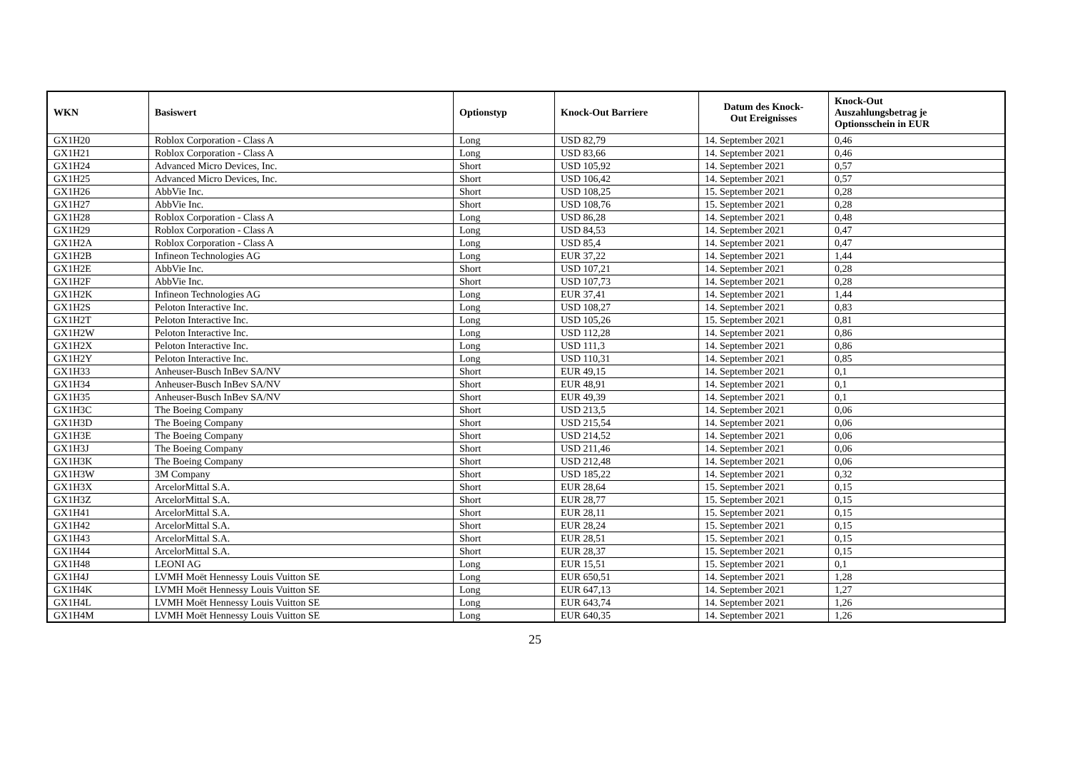| WKN | Basiswert | Optionstyp | Knock-Out Barriere | Datum des Knock- Out Ereignisses | Knock-Out Auszahlungsbetrag je Optionsschein in EUR |
| --- | --- | --- | --- | --- | --- |
| GX1H20 | Roblox Corporation - Class A | Long | USD 82,79 | 14. September 2021 | 0,46 |
| GX1H21 | Roblox Corporation - Class A | Long | USD 83,66 | 14. September 2021 | 0,46 |
| GX1H24 | Advanced Micro Devices, Inc. | Short | USD 105,92 | 14. September 2021 | 0,57 |
| GX1H25 | Advanced Micro Devices, Inc. | Short | USD 106,42 | 14. September 2021 | 0,57 |
| GX1H26 | AbbVie Inc. | Short | USD 108,25 | 15. September 2021 | 0,28 |
| GX1H27 | AbbVie Inc. | Short | USD 108,76 | 15. September 2021 | 0,28 |
| GX1H28 | Roblox Corporation - Class A | Long | USD 86,28 | 14. September 2021 | 0,48 |
| GX1H29 | Roblox Corporation - Class A | Long | USD 84,53 | 14. September 2021 | 0,47 |
| GX1H2A | Roblox Corporation - Class A | Long | USD 85,4 | 14. September 2021 | 0,47 |
| GX1H2B | Infineon Technologies AG | Long | EUR 37,22 | 14. September 2021 | 1,44 |
| GX1H2E | AbbVie Inc. | Short | USD 107,21 | 14. September 2021 | 0,28 |
| GX1H2F | AbbVie Inc. | Short | USD 107,73 | 14. September 2021 | 0,28 |
| GX1H2K | Infineon Technologies AG | Long | EUR 37,41 | 14. September 2021 | 1,44 |
| GX1H2S | Peloton Interactive Inc. | Long | USD 108,27 | 14. September 2021 | 0,83 |
| GX1H2T | Peloton Interactive Inc. | Long | USD 105,26 | 15. September 2021 | 0,81 |
| GX1H2W | Peloton Interactive Inc. | Long | USD 112,28 | 14. September 2021 | 0,86 |
| GX1H2X | Peloton Interactive Inc. | Long | USD 111,3 | 14. September 2021 | 0,86 |
| GX1H2Y | Peloton Interactive Inc. | Long | USD 110,31 | 14. September 2021 | 0,85 |
| GX1H33 | Anheuser-Busch InBev SA/NV | Short | EUR 49,15 | 14. September 2021 | 0,1 |
| GX1H34 | Anheuser-Busch InBev SA/NV | Short | EUR 48,91 | 14. September 2021 | 0,1 |
| GX1H35 | Anheuser-Busch InBev SA/NV | Short | EUR 49,39 | 14. September 2021 | 0,1 |
| GX1H3C | The Boeing Company | Short | USD 213,5 | 14. September 2021 | 0,06 |
| GX1H3D | The Boeing Company | Short | USD 215,54 | 14. September 2021 | 0,06 |
| GX1H3E | The Boeing Company | Short | USD 214,52 | 14. September 2021 | 0,06 |
| GX1H3J | The Boeing Company | Short | USD 211,46 | 14. September 2021 | 0,06 |
| GX1H3K | The Boeing Company | Short | USD 212,48 | 14. September 2021 | 0,06 |
| GX1H3W | 3M Company | Short | USD 185,22 | 14. September 2021 | 0,32 |
| GX1H3X | ArcelorMittal S.A. | Short | EUR 28,64 | 15. September 2021 | 0,15 |
| GX1H3Z | ArcelorMittal S.A. | Short | EUR 28,77 | 15. September 2021 | 0,15 |
| GX1H41 | ArcelorMittal S.A. | Short | EUR 28,11 | 15. September 2021 | 0,15 |
| GX1H42 | ArcelorMittal S.A. | Short | EUR 28,24 | 15. September 2021 | 0,15 |
| GX1H43 | ArcelorMittal S.A. | Short | EUR 28,51 | 15. September 2021 | 0,15 |
| GX1H44 | ArcelorMittal S.A. | Short | EUR 28,37 | 15. September 2021 | 0,15 |
| GX1H48 | LEONI AG | Long | EUR 15,51 | 15. September 2021 | 0,1 |
| GX1H4J | LVMH Moët Hennessy Louis Vuitton SE | Long | EUR 650,51 | 14. September 2021 | 1,28 |
| GX1H4K | LVMH Moët Hennessy Louis Vuitton SE | Long | EUR 647,13 | 14. September 2021 | 1,27 |
| GX1H4L | LVMH Moët Hennessy Louis Vuitton SE | Long | EUR 643,74 | 14. September 2021 | 1,26 |
| GX1H4M | LVMH Moët Hennessy Louis Vuitton SE | Long | EUR 640,35 | 14. September 2021 | 1,26 |
25